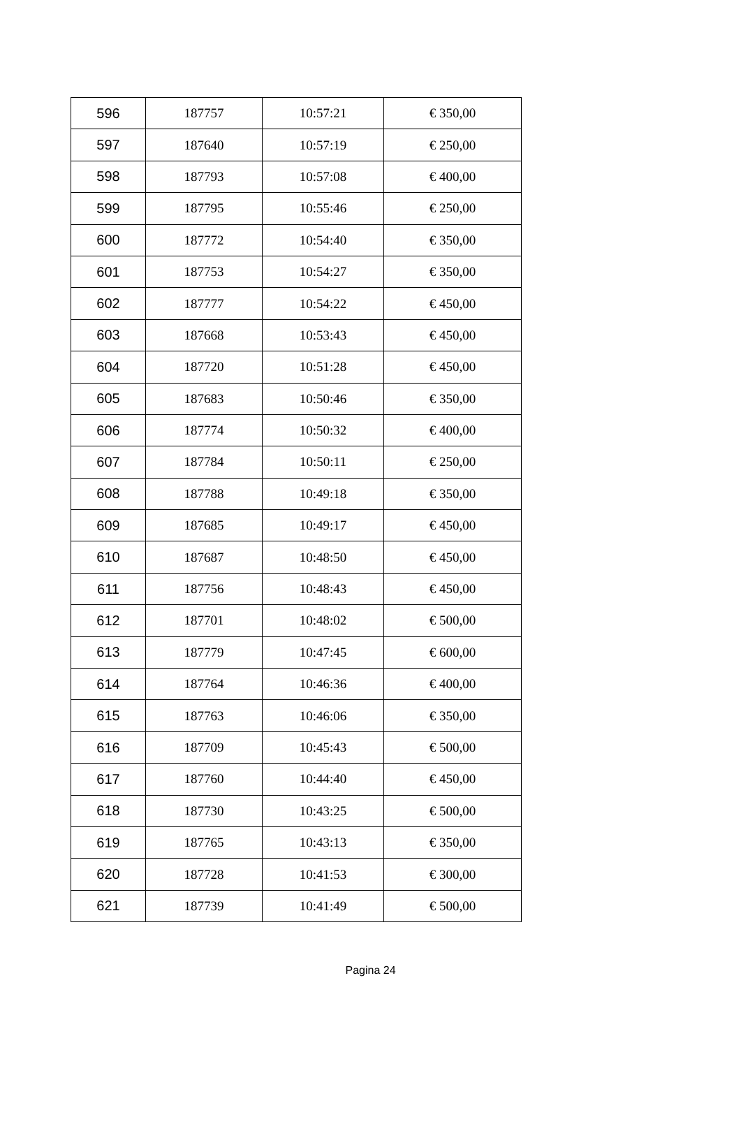| 596 | 187757 | 10:57:21 | € 350,00 |
| 597 | 187640 | 10:57:19 | € 250,00 |
| 598 | 187793 | 10:57:08 | € 400,00 |
| 599 | 187795 | 10:55:46 | € 250,00 |
| 600 | 187772 | 10:54:40 | € 350,00 |
| 601 | 187753 | 10:54:27 | € 350,00 |
| 602 | 187777 | 10:54:22 | € 450,00 |
| 603 | 187668 | 10:53:43 | € 450,00 |
| 604 | 187720 | 10:51:28 | € 450,00 |
| 605 | 187683 | 10:50:46 | € 350,00 |
| 606 | 187774 | 10:50:32 | € 400,00 |
| 607 | 187784 | 10:50:11 | € 250,00 |
| 608 | 187788 | 10:49:18 | € 350,00 |
| 609 | 187685 | 10:49:17 | € 450,00 |
| 610 | 187687 | 10:48:50 | € 450,00 |
| 611 | 187756 | 10:48:43 | € 450,00 |
| 612 | 187701 | 10:48:02 | € 500,00 |
| 613 | 187779 | 10:47:45 | € 600,00 |
| 614 | 187764 | 10:46:36 | € 400,00 |
| 615 | 187763 | 10:46:06 | € 350,00 |
| 616 | 187709 | 10:45:43 | € 500,00 |
| 617 | 187760 | 10:44:40 | € 450,00 |
| 618 | 187730 | 10:43:25 | € 500,00 |
| 619 | 187765 | 10:43:13 | € 350,00 |
| 620 | 187728 | 10:41:53 | € 300,00 |
| 621 | 187739 | 10:41:49 | € 500,00 |
Pagina 24